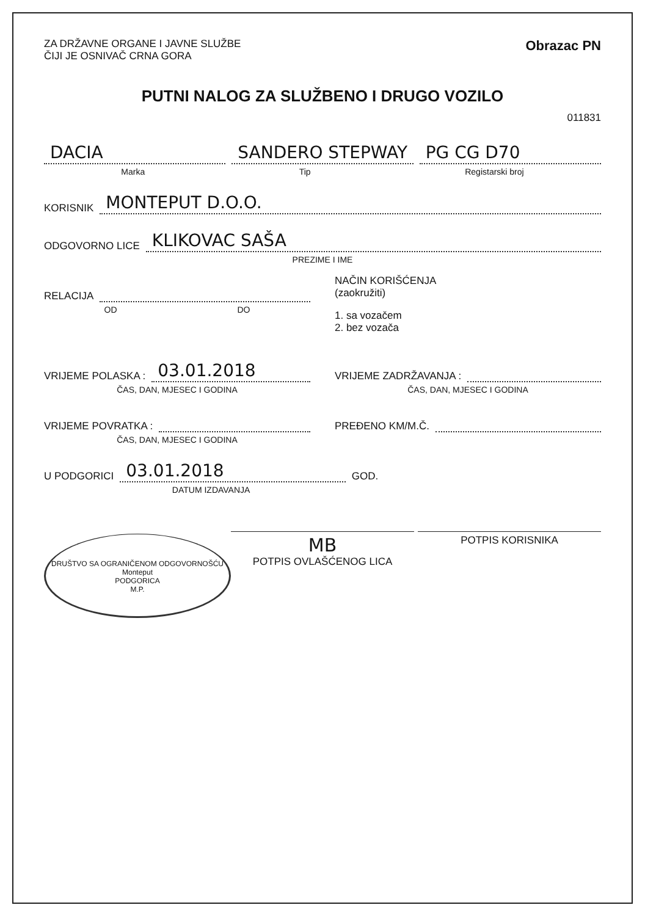ZA DRŽAVNE ORGANE I JAVNE SLUŽBE
ČIJI JE OSNIVAČ CRNA GORA
Obrazac PN
PUTNI NALOG ZA SLUŽBENO I DRUGO VOZILO
011831
DACIA SANDERO STEPWAY PG CG D70
Marka Tip Registarski broj
KORISNIK MONTEPUT D.O.O.
ODGOVORNO LICE KLIKOVAC SAŠA
PREZIME I IME
RELACIJA
OD DO
NAČIN KORIŠĆENJA
(zaokružiti)
1. sa vozačem
2. bez vozača
VRIJEME POLASKA : 03.01.2018
ČAS, DAN, MJESEC I GODINA
VRIJEME ZADRŽAVANJA :
ČAS, DAN, MJESEC I GODINA
VRIJEME POVRATKA :
ČAS, DAN, MJESEC I GODINA
PREĐENO KM/M.Č.
U PODGORICI 03.01.2018 GOD.
DATUM IZDAVANJA
DRUŠTVO SA OGRANIČENOM ODGOVORNOŠĆU
Monteput
PODGORICA
M.P.
MB
POTPIS OVLAŠĆENOG LICA
POTPIS KORISNIKA